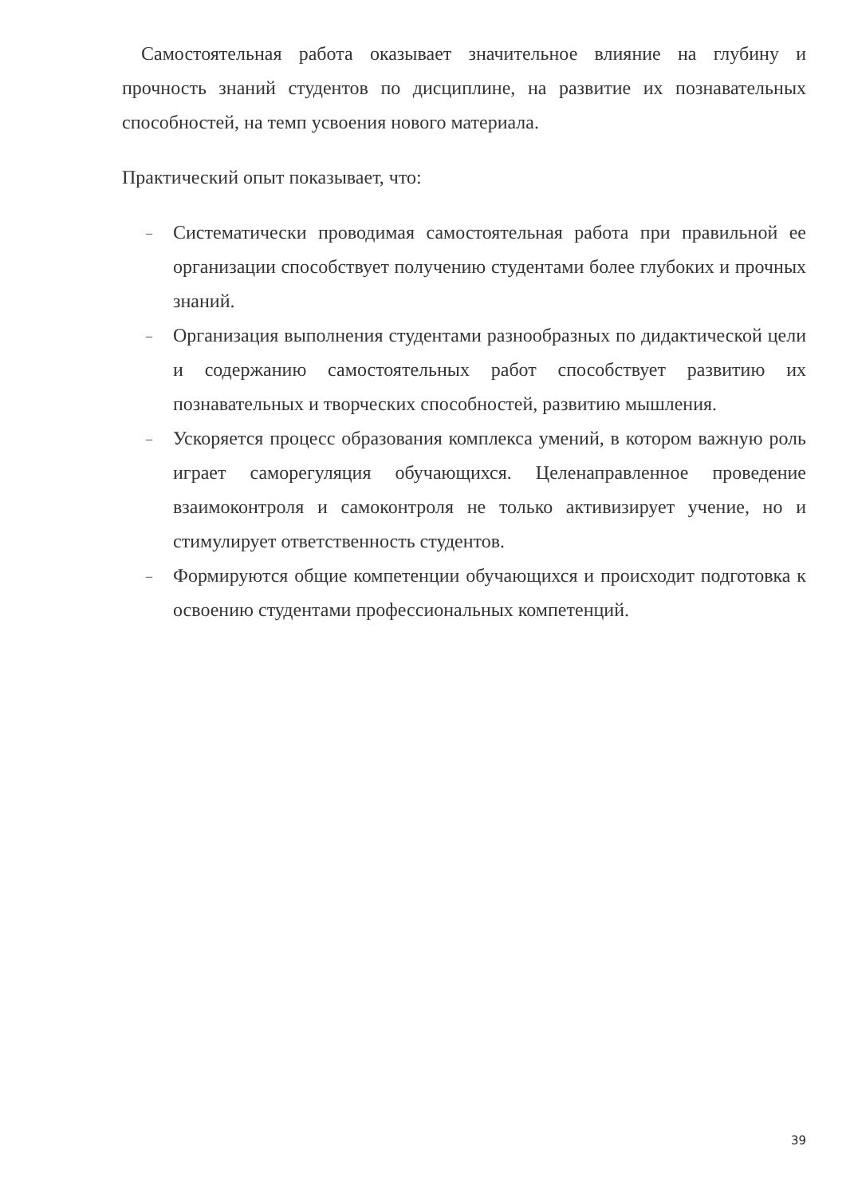Самостоятельная работа оказывает значительное влияние на глубину и прочность знаний студентов по дисциплине, на развитие их познавательных способностей, на темп усвоения нового материала.
Практический опыт показывает, что:
–
Систематически проводимая самостоятельная работа при правильной ее организации способствует получению студентами более глубоких и прочных знаний.
–
Организация выполнения студентами разнообразных по дидактической цели и содержанию самостоятельных работ способствует развитию их познавательных и творческих способностей, развитию мышления.
–
Ускоряется процесс образования комплекса умений, в котором важную роль играет саморегуляция обучающихся. Целенаправленное проведение взаимоконтроля и самоконтроля не только активизирует учение, но и стимулирует ответственность студентов.
–
Формируются общие компетенции обучающихся и происходит подготовка к освоению студентами профессиональных компетенций.
39